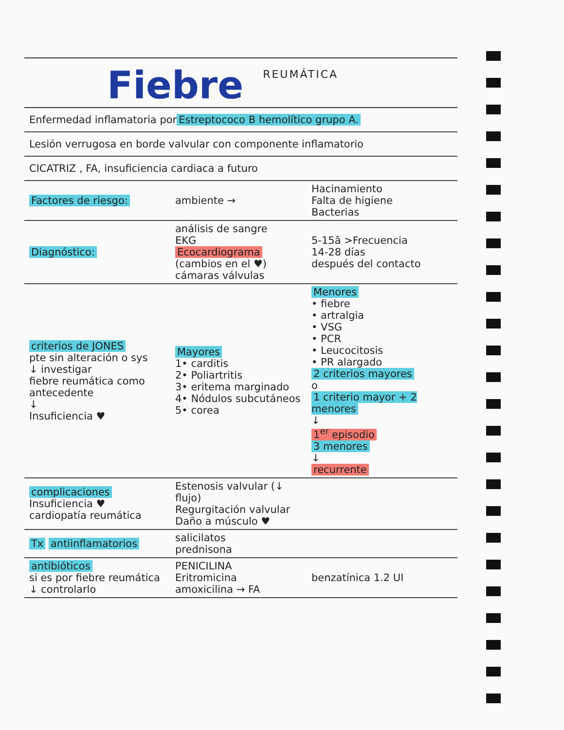Fiebre
REUMÁTICA
Enfermedad inflamatoria por Estreptococo B hemolítico grupo A.
Lesión verrugosa en borde valvular con componente inflamatorio
CICATRIZ , FA, insuficiencia cardiaca a futuro
Factores de riesgo: ambiente →
Hacinamiento
Falta de higiene
Bacterias
Diagnóstico:
análisis de sangre
EKG
Ecocardiograma (cambios en el ♥)
cámaras válvulas
5-15ā >Frecuencia
14-28 días
después del contacto
criterios de JONES
pte sin alteración o sys
↓ investigar
fiebre reumática como antecedente
↓
Insuficiencia ♥
Mayores
1• carditis
2• Poliartritis
3• eritema marginado
4• Nódulos subcutáneos
5• corea
Menores
• fiebre
• artralgia
• VSG
• PCR
• Leucocitosis
• PR alargado
2 criterios mayores
o
1 criterio mayor + 2 menores
↓
1<sup>er</sup> episodio
3 menores
↓
recurrente
complicaciones
Insuficiencia ♥
cardiopatía reumática
Estenosis valvular (↓ flujo)
Regurgitación valvular
Daño a músculo ♥
Tx antiinflamatorios
salicilatos
prednisona
antibióticos
si es por fiebre reumática
↓ controlarlo
PENICILINA
Eritromicina
amoxicilina → FA
benzatínica 1.2 UI